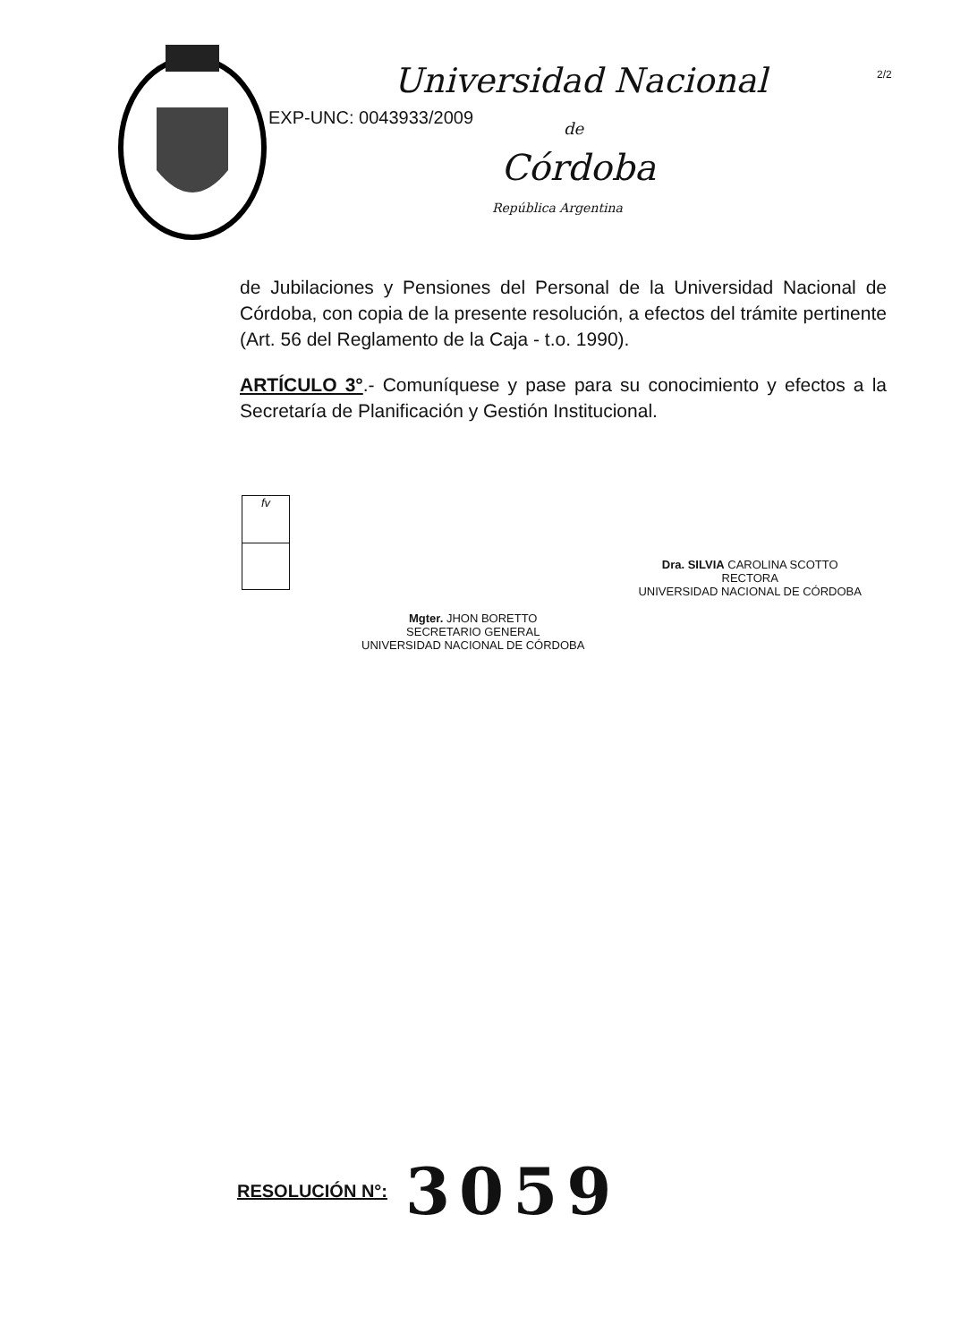Universidad Nacional
EXP-UNC: 0043933/2009
de
Córdoba
República Argentina
2/2
de Jubilaciones y Pensiones del Personal de la Universidad Nacional de Córdoba, con copia de la presente resolución, a efectos del trámite pertinente (Art. 56 del Reglamento de la Caja - t.o. 1990).
ARTÍCULO 3°.- Comuníquese y pase para su conocimiento y efectos a la Secretaría de Planificación y Gestión Institucional.
fv
Mgter. JHON BORETTO
SECRETARIO GENERAL
UNIVERSIDAD NACIONAL DE CÓRDOBA
Dra. SILVIA CAROLINA SCOTTO
RECTORA
UNIVERSIDAD NACIONAL DE CÓRDOBA
RESOLUCIÓN N°: 3059